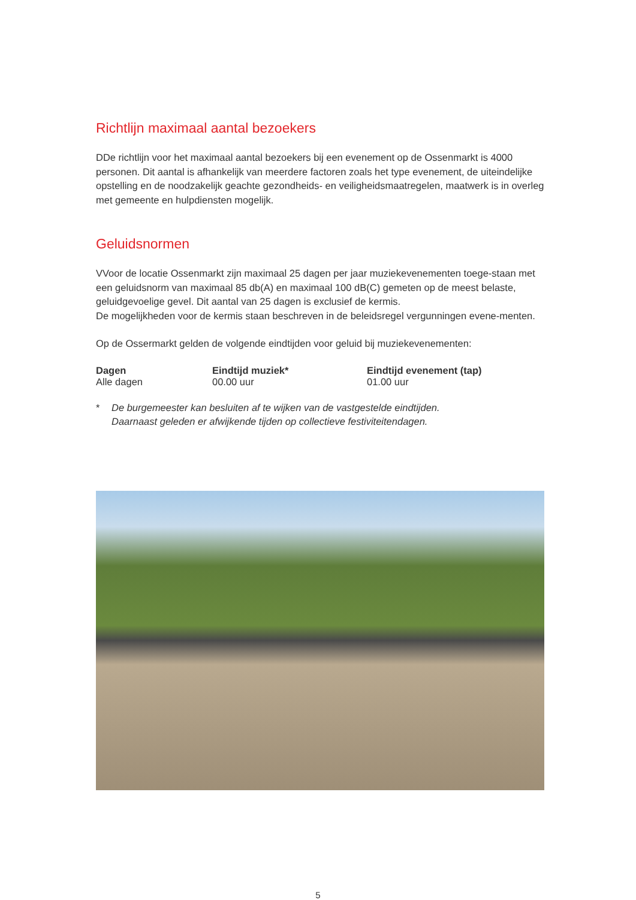Richtlijn maximaal aantal bezoekers
DDe richtlijn voor het maximaal aantal bezoekers bij een evenement op de Ossenmarkt is 4000 personen. Dit aantal is afhankelijk van meerdere factoren zoals het type evenement, de uiteindelijke opstelling en de noodzakelijk geachte gezondheids- en veiligheidsmaatregelen, maatwerk is in overleg met gemeente en hulpdiensten mogelijk.
Geluidsnormen
VVoor de locatie Ossenmarkt zijn maximaal 25 dagen per jaar muziekevenementen toege-staan met een geluidsnorm van maximaal 85 db(A) en maximaal 100 dB(C) gemeten op de meest belaste, geluidgevoelige gevel. Dit aantal van 25 dagen is exclusief de kermis.
De mogelijkheden voor de kermis staan beschreven in de beleidsregel vergunningen evene-menten.
Op de Ossermarkt gelden de volgende eindtijden voor geluid bij muziekevenementen:
| Dagen | Eindtijd muziek* | Eindtijd evenement (tap) |
| --- | --- | --- |
| Alle dagen | 00.00 uur | 01.00 uur |
* De burgemeester kan besluiten af te wijken van de vastgestelde eindtijden.
Daarnaast geleden er afwijkende tijden op collectieve festiviteitendagen.
5